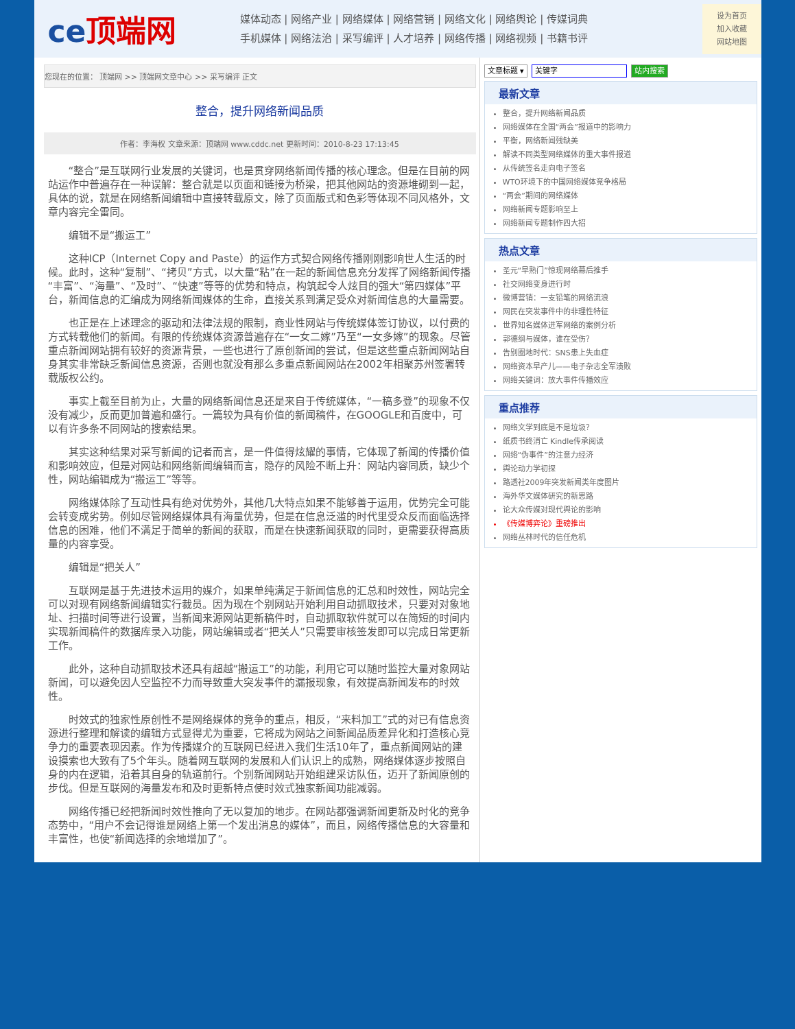ce顶端网
媒体动态 | 网络产业 | 网络媒体 | 网络营销 | 网络文化 | 网络舆论 | 传媒词典
手机媒体 | 网络法治 | 采写编评 | 人才培养 | 网络传播 | 网络视频 | 书籍书评
设为首页
加入收藏
网站地图
您现在的位置： 顶端网 >> 顶端网文章中心 >> 采写编评 正文
整合，提升网络新闻品质
作者：李海权 文章来源：顶端网 www.cddc.net 更新时间：2010-8-23 17:13:45
“整合”是互联网行业发展的关键词，也是贯穿网络新闻传播的核心理念。但是在目前的网站运作中普遍存在一种误解：整合就是以页面和链接为桥梁，把其他网站的资源堆砌到一起，具体的说，就是在网络新闻编辑中直接转载原文，除了页面版式和色彩等体现不同风格外，文章内容完全雷同。
编辑不是“搬运工”
这种ICP（Internet Copy and Paste）的运作方式契合网络传播刚刚影响世人生活的时候。此时，这种“复制”、“拷贝”方式，以大量“粘”在一起的新闻信息充分发挥了网络新闻传播“丰富”、“海量”、“及时”、“快速”等等的优势和特点，构筑起令人炫目的强大“第四媒体”平台，新闻信息的汇编成为网络新闻媒体的生命，直接关系到满足受众对新闻信息的大量需要。
也正是在上述理念的驱动和法律法规的限制，商业性网站与传统媒体签订协议，以付费的方式转载他们的新闻。有限的传统媒体资源普遍存在“一女二嫁”乃至“一女多嫁”的现象。尽管重点新闻网站拥有较好的资源背景，一些也进行了原创新闻的尝试，但是这些重点新闻网站自身其实非常缺乏新闻信息资源，否则也就没有那么多重点新闻网站在2002年相聚苏州签署转载版权公约。
事实上截至目前为止，大量的网络新闻信息还是来自于传统媒体，“一稿多登”的现象不仅没有减少，反而更加普遍和盛行。一篇较为具有价值的新闻稿件，在GOOGLE和百度中，可以有许多条不同网站的搜索结果。
其实这种结果对采写新闻的记者而言，是一件值得炫耀的事情，它体现了新闻的传播价值和影响效应，但是对网站和网络新闻编辑而言，隐存的风险不断上升：网站内容同质，缺少个性，网站编辑成为“搬运工”等等。
网络媒体除了互动性具有绝对优势外，其他几大特点如果不能够善于运用，优势完全可能会转变成劣势。例如尽管网络媒体具有海量优势，但是在信息泛滥的时代里受众反而面临选择信息的困难，他们不满足于简单的新闻的获取，而是在快速新闻获取的同时，更需要获得高质量的内容享受。
编辑是“把关人”
互联网是基于先进技术运用的媒介，如果单纯满足于新闻信息的汇总和时效性，网站完全可以对现有网络新闻编辑实行裁员。因为现在个别网站开始利用自动抓取技术，只要对对象地址、扫描时间等进行设置，当新闻来源网站更新稿件时，自动抓取软件就可以在简短的时间内实现新闻稿件的数据库录入功能，网站编辑或者“把关人”只需要审核签发即可以完成日常更新工作。
此外，这种自动抓取技术还具有超越“搬运工”的功能，利用它可以随时监控大量对象网站新闻，可以避免因人空监控不力而导致重大突发事件的漏报现象，有效提高新闻发布的时效性。
时效式的独家性原创性不是网络媒体的竞争的重点，相反，“来料加工”式的对已有信息资源进行整理和解读的编辑方式显得尤为重要，它将成为网站之间新闻品质差异化和打造核心竞争力的重要表现因素。作为传播媒介的互联网已经进入我们生活10年了，重点新闻网站的建设摸索也大致有了5个年头。随着网互联网的发展和人们认识上的成熟，网络媒体逐步按照自身的内在逻辑，沿着其自身的轨道前行。个别新闻网站开始组建采访队伍，迈开了新闻原创的步伐。但是互联网的海量发布和及时更新特点使时效式独家新闻功能减弱。
网络传播已经把新闻时效性推向了无以复加的地步。在网站都强调新闻更新及时化的竞争态势中，“用户不会记得谁是网络上第一个发出消息的媒体”，而且，网络传播信息的大容量和丰富性，也使“新闻选择的余地增加了”。
文章标题 ▾ 关键字 站内搜索
最新文章
整合，提升网络新闻品质
网络媒体在全国“两会”报道中的影响力
平衡，网络新闻残缺美
解读不同类型网络媒体的重大事件报道
从传统签名走向电子签名
WTO环境下的中国网络媒体竞争格局
“两会”期间的网络媒体
网络新闻专题影响至上
网络新闻专题制作四大招
热点文章
圣元“早熟门”惊现网络幕后推手
社交网络变身进行时
微博营销：一支铅笔的网络流浪
网民在突发事件中的非理性特征
世界知名媒体进军网络的案例分析
郭德纲与媒体，谁在受伤？
告别圈地时代：SNS患上失血症
网络资本早产儿——电子杂志全军溃败
网络关键词：放大事件传播效应
重点推荐
网络文学到底是不是垃圾？
纸质书终消亡 Kindle传承阅读
网络“伪事件”的注意力经济
舆论动力学初探
路透社2009年突发新闻类年度图片
海外华文媒体研究的新思路
论大众传媒对现代舆论的影响
《传媒博弈论》重磅推出
网络丛林时代的信任危机